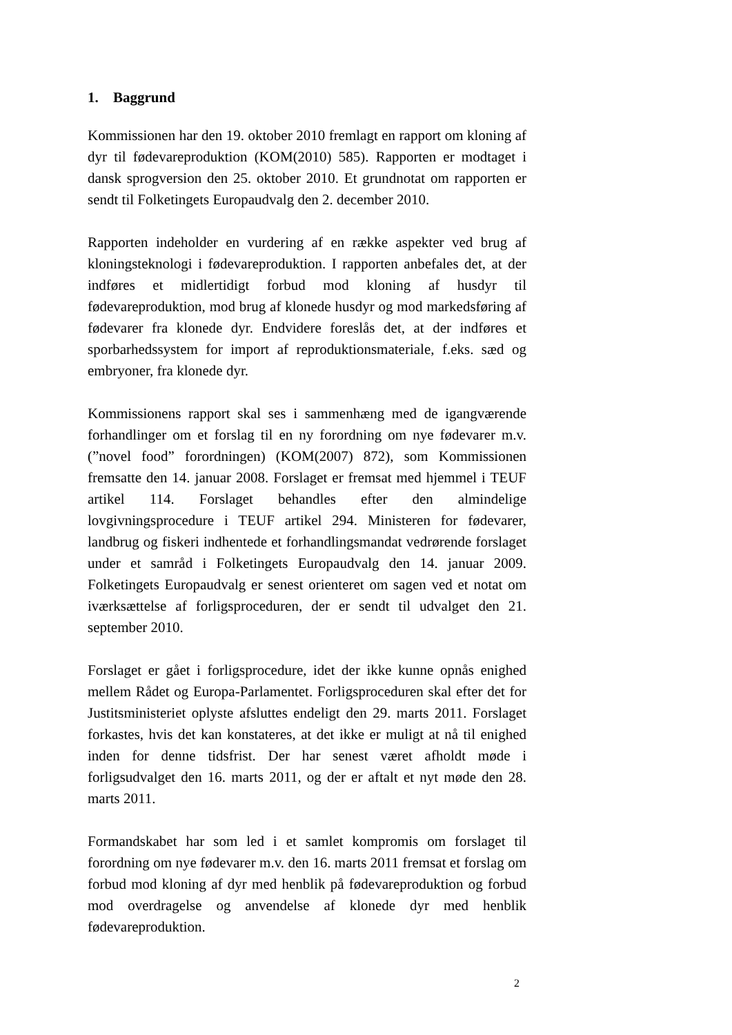1. Baggrund
Kommissionen har den 19. oktober 2010 fremlagt en rapport om kloning af dyr til fødevareproduktion (KOM(2010) 585). Rapporten er modtaget i dansk sprogversion den 25. oktober 2010. Et grundnotat om rapporten er sendt til Folketingets Europaudvalg den 2. december 2010.
Rapporten indeholder en vurdering af en række aspekter ved brug af kloningsteknologi i fødevareproduktion. I rapporten anbefales det, at der indføres et midlertidigt forbud mod kloning af husdyr til fødevareproduktion, mod brug af klonede husdyr og mod markedsføring af fødevarer fra klonede dyr. Endvidere foreslås det, at der indføres et sporbarhedssystem for import af reproduktionsmateriale, f.eks. sæd og embryoner, fra klonede dyr.
Kommissionens rapport skal ses i sammenhæng med de igangværende forhandlinger om et forslag til en ny forordning om nye fødevarer m.v. (”novel food” forordningen) (KOM(2007) 872), som Kommissionen fremsatte den 14. januar 2008. Forslaget er fremsat med hjemmel i TEUF artikel 114. Forslaget behandles efter den almindelige lovgivningsprocedure i TEUF artikel 294. Ministeren for fødevarer, landbrug og fiskeri indhentede et forhandlingsmandat vedrørende forslaget under et samråd i Folketingets Europaudvalg den 14. januar 2009. Folketingets Europaudvalg er senest orienteret om sagen ved et notat om iværksættelse af forligsproceduren, der er sendt til udvalget den 21. september 2010.
Forslaget er gået i forligsprocedure, idet der ikke kunne opnås enighed mellem Rådet og Europa-Parlamentet. Forligsproceduren skal efter det for Justitsministeriet oplyste afsluttes endeligt den 29. marts 2011. Forslaget forkastes, hvis det kan konstateres, at det ikke er muligt at nå til enighed inden for denne tidsfrist. Der har senest været afholdt møde i forligsudvalget den 16. marts 2011, og der er aftalt et nyt møde den 28. marts 2011.
Formandskabet har som led i et samlet kompromis om forslaget til forordning om nye fødevarer m.v. den 16. marts 2011 fremsat et forslag om forbud mod kloning af dyr med henblik på fødevareproduktion og forbud mod overdragelse og anvendelse af klonede dyr med henblik fødevareproduktion.
2